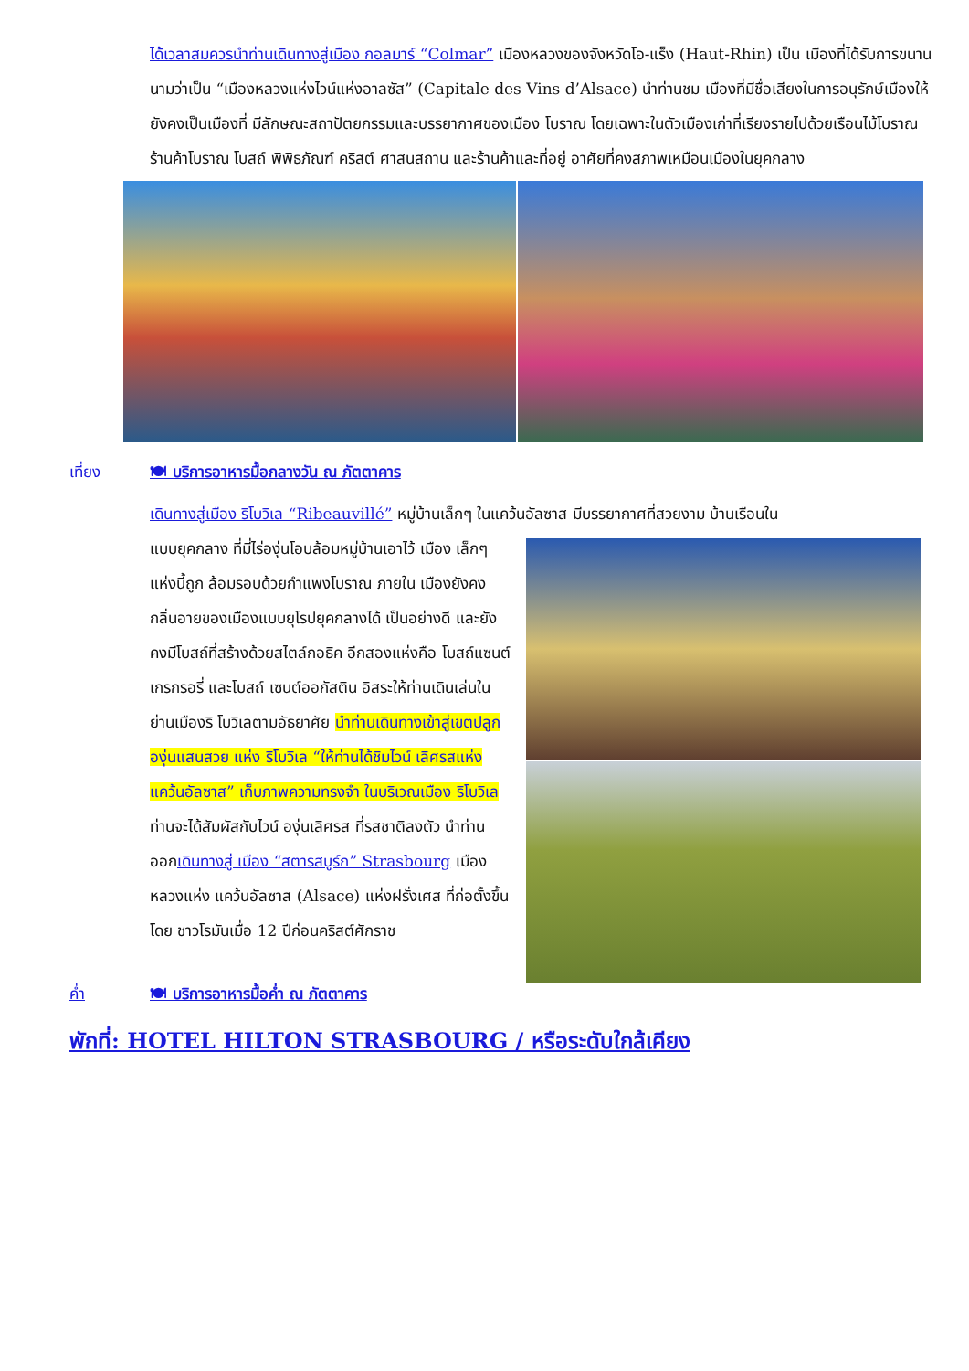ได้เวลาสมควรนำท่านเดินทางสู่เมือง กอลมาร์ “Colmar” เมืองหลวงของจังหวัดโอ-แร็ง (Haut-Rhin) เป็น เมืองที่ได้รับการขนานนามว่าเป็น “เมืองหลวงแห่งไวน์แห่งอาลซัส” (Capitale des Vins d’Alsace) นำท่านชม เมืองที่มีชื่อเสียงในการอนุรักษ์เมืองให้ยังคงเป็นเมืองที่ มีลักษณะสถาปัตยกรรมและบรรยากาศของเมือง โบราณ โดยเฉพาะในตัวเมืองเก่าที่เรียงรายไปด้วยเรือนไม้โบราณ ร้านค้าโบราณ โบสถ์ พิพิธภัณฑ์ คริสต์ ศาสนสถาน และร้านค้าและที่อยู่ อาศัยที่คงสภาพเหมือนเมืองในยุคกลาง
เที่ยง 🍽 บริการอาหารมื้อกลางวัน ณ ภัตตาคาร
เดินทางสู่เมือง ริโบวิเล “Ribeauvillé” หมู่บ้านเล็กๆ ในแคว้นอัลซาส มีบรรยากาศที่สวยงาม บ้านเรือนใน
แบบยุคกลาง ที่มี่ไร่องุ่นโอบล้อมหมู่บ้านเอาไว้ เมือง เล็กๆ แห่งนี้ถูก ล้อมรอบด้วยกำแพงโบราณ ภายใน เมืองยังคงกลิ่นอายของเมืองแบบยุโรปยุคกลางได้ เป็นอย่างดี และยังคงมีโบสถ์ที่สร้างด้วยสไตล์กอธิค อีกสองแห่งคือ โบสถ์แซนต์เกรกรอรี่ และโบสถ์ เซนต์ออกัสติน อิสระให้ท่านเดินเล่นในย่านเมืองริ โบวิเลตามอัธยาศัย นำท่านเดินทางเข้าสู่เขตปลูก องุ่นแสนสวย แห่ง ริโบวิเล “ให้ท่านได้ชิมไวน์ เลิศรสแห่งแคว้นอัลซาส” เก็บภาพความทรงจำ ในบริเวณเมือง ริโบวิเล ท่านจะได้สัมผัสกับไวน์ องุ่นเลิศรส ที่รสชาติลงตัว นำท่านออกเดินทางสู่ เมือง “สตารสบูร์ก” Strasbourg เมืองหลวงแห่ง แคว้นอัลซาส (Alsace) แห่งฝรั่งเศส ที่ก่อตั้งขึ้นโดย ชาวโรมันเมื่อ 12 ปีก่อนคริสต์ศักราช
ค่ำ 🍽 บริการอาหารมื้อค่ำ ณ ภัตตาคาร
พักที่: HOTEL HILTON STRASBOURG / หรือระดับใกล้เคียง